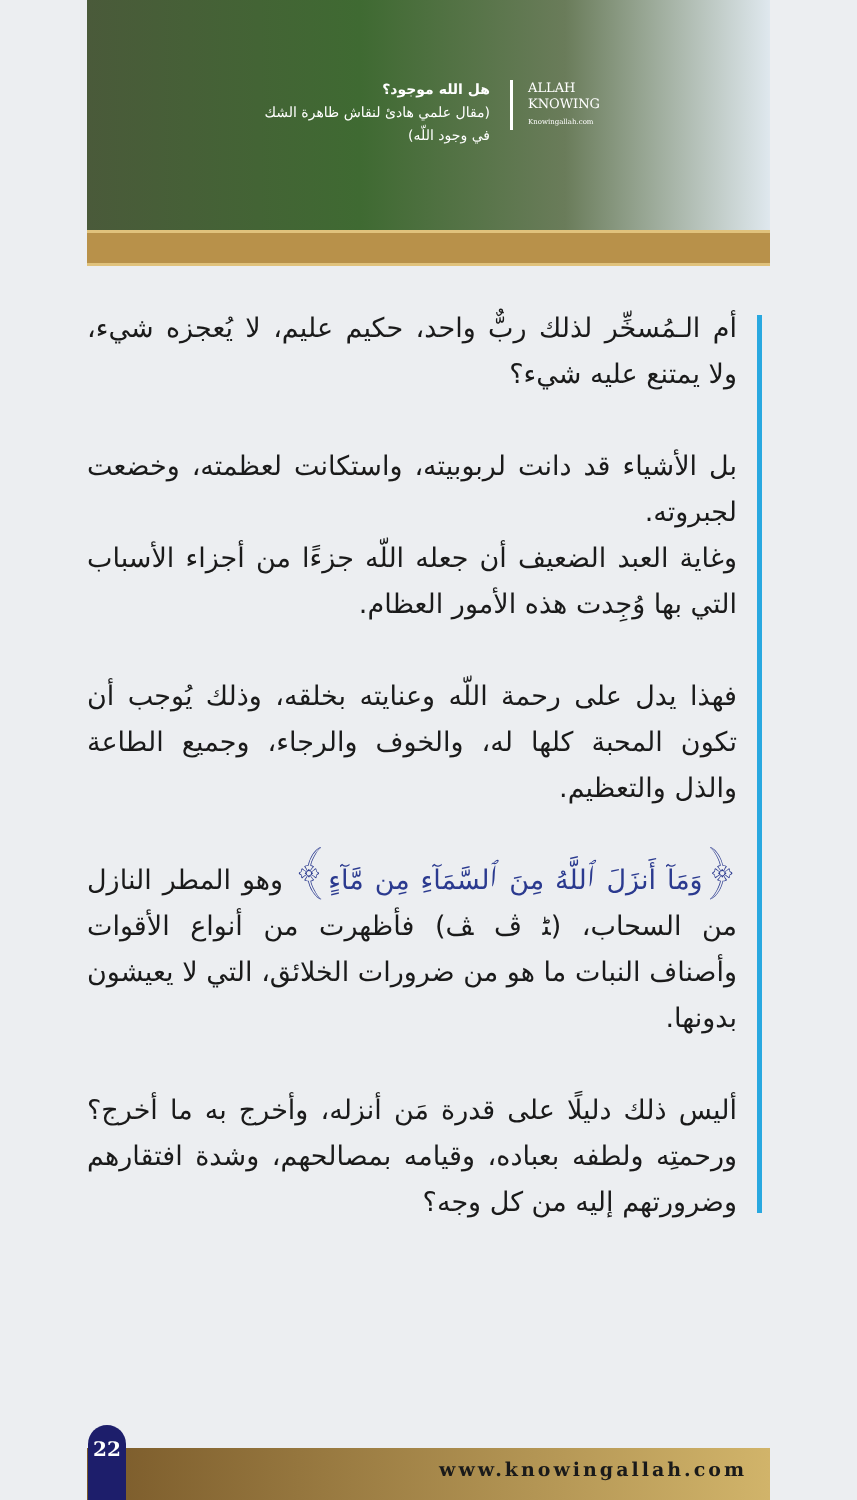هل الله موجود؟
(مقال علمي هادئ لنقاش ظاهرة الشك في وجود اللّه)
ALLAH
KNOWING
Knowingallah.com
أم الـمُسخِّر لذلك ربٌّ واحد، حكيم عليم، لا يُعجزه شيء، ولا يمتنع عليه شيء؟
بل الأشياء قد دانت لربوبيته، واستكانت لعظمته، وخضعت لجبروته.
وغاية العبد الضعيف أن جعله اللّه جزءًا من أجزاء الأسباب التي بها وُجِدت هذه الأمور العظام.
فهذا يدل على رحمة اللّه وعنايته بخلقه، وذلك يُوجب أن تكون المحبة كلها له، والخوف والرجاء، وجميع الطاعة والذل والتعظيم.
﴿وَمَآ أَنزَلَ ٱللَّهُ مِنَ ٱلسَّمَآءِ مِن مَّآءٍ﴾ وهو المطر النازل من السحاب، (ﭩ ﭪ ﭫ) فأظهرت من أنواع الأقوات وأصناف النبات ما هو من ضرورات الخلائق، التي لا يعيشون بدونها.
أليس ذلك دليلًا على قدرة مَن أنزله، وأخرج به ما أخرج؟ ورحمتِه ولطفه بعباده، وقيامه بمصالحهم، وشدة افتقارهم وضرورتهم إليه من كل وجه؟
www.knowingallah.com
22